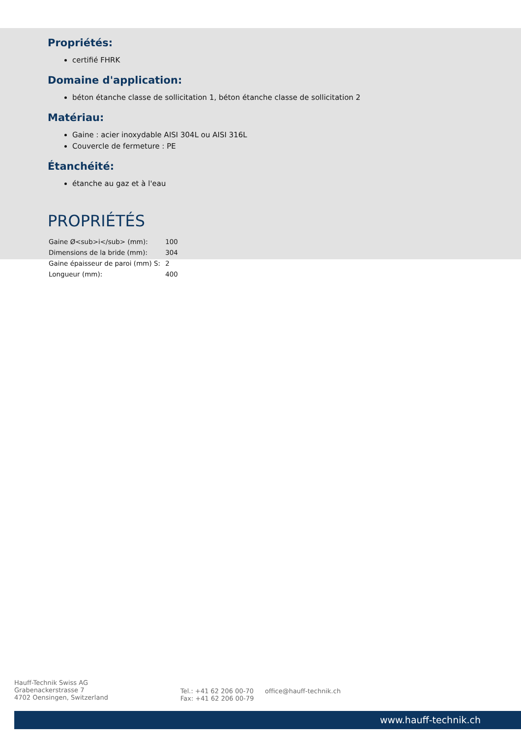Propriétés:
certifié FHRK
Domaine d'application:
béton étanche classe de sollicitation 1, béton étanche classe de sollicitation 2
Matériau:
Gaine : acier inoxydable AISI 304L ou AISI 316L
Couvercle de fermeture : PE
Étanchéité:
étanche au gaz et à l'eau
PROPRIÉTÉS
| Gaine Ø<sub>i</sub> (mm): | 100 |
| Dimensions de la bride (mm): | 304 |
| Gaine épaisseur de paroi (mm) S: | 2 |
| Longueur (mm): | 400 |
Hauff-Technik Swiss AG
Grabenackerstrasse 7
4702 Oensingen, Switzerland
Tel.: +41 62 206 00-70
Fax: +41 62 206 00-79
office@hauff-technik.ch
www.hauff-technik.ch